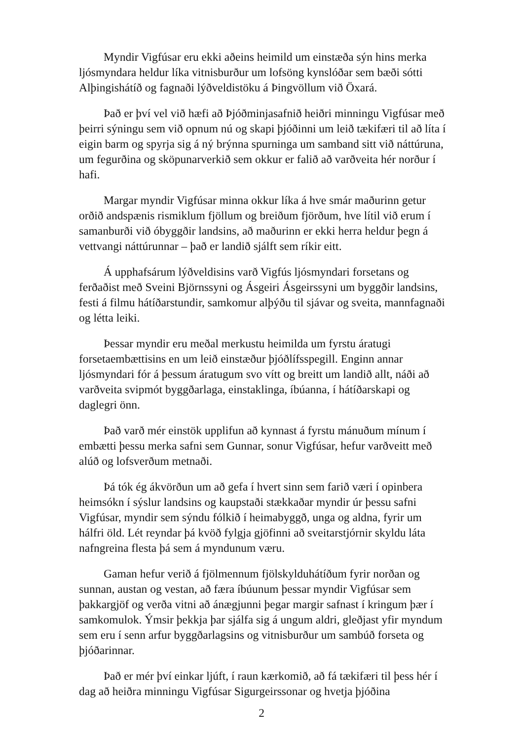Myndir Vigfúsar eru ekki aðeins heimild um einstæða sýn hins merka ljósmyndara heldur líka vitnisburður um lofsöng kynslóðar sem bæði sótti Alþingishátíð og fagnaði lýðveldistöku á Þingvöllum við Öxará.
Það er því vel við hæfi að Þjóðminjasafnið heiðri minningu Vigfúsar með þeirri sýningu sem við opnum nú og skapi þjóðinni um leið tækifæri til að líta í eigin barm og spyrja sig á ný brýnna spurninga um samband sitt við náttúruna, um fegurðina og sköpunarverkið sem okkur er falið að varðveita hér norður í hafi.
Margar myndir Vigfúsar minna okkur líka á hve smár maðurinn getur orðið andspænis rismiklum fjöllum og breiðum fjörðum, hve lítil við erum í samanburði við óbyggðir landsins, að maðurinn er ekki herra heldur þegn á vettvangi náttúrunnar – það er landið sjálft sem ríkir eitt.
Á upphafsárum lýðveldisins varð Vigfús ljósmyndari forsetans og ferðaðist með Sveini Björnssyni og Ásgeiri Ásgeirssyni um byggðir landsins, festi á filmu hátíðarstundir, samkomur alþýðu til sjávar og sveita, mannfagnaði og létta leiki.
Þessar myndir eru meðal merkustu heimilda um fyrstu áratugi forsetaembættisins en um leið einstæður þjóðlífsspegill. Enginn annar ljósmyndari fór á þessum áratugum svo vítt og breitt um landið allt, náði að varðveita svipmót byggðarlaga, einstaklinga, íbúanna, í hátíðarskapi og daglegri önn.
Það varð mér einstök upplifun að kynnast á fyrstu mánuðum mínum í embætti þessu merka safni sem Gunnar, sonur Vigfúsar, hefur varðveitt með alúð og lofsverðum metnaði.
Þá tók ég ákvörðun um að gefa í hvert sinn sem farið væri í opinbera heimsókn í sýslur landsins og kaupstaði stækkaðar myndir úr þessu safni Vigfúsar, myndir sem sýndu fólkið í heimabyggð, unga og aldna, fyrir um hálfri öld. Lét reyndar þá kvöð fylgja gjöfinni að sveitarstjórnir skyldu láta nafngreina flesta þá sem á myndunum væru.
Gaman hefur verið á fjölmennum fjölskylduhátíðum fyrir norðan og sunnan, austan og vestan, að færa íbúunum þessar myndir Vigfúsar sem þakkargjöf og verða vitni að ánægjunni þegar margir safnast í kringum þær í samkomulok. Ýmsir þekkja þar sjálfa sig á ungum aldri, gleðjast yfir myndum sem eru í senn arfur byggðarlagsins og vitnisburður um sambúð forseta og þjóðarinnar.
Það er mér því einkar ljúft, í raun kærkomið, að fá tækifæri til þess hér í dag að heiðra minningu Vigfúsar Sigurgeirssonar og hvetja þjóðina
2